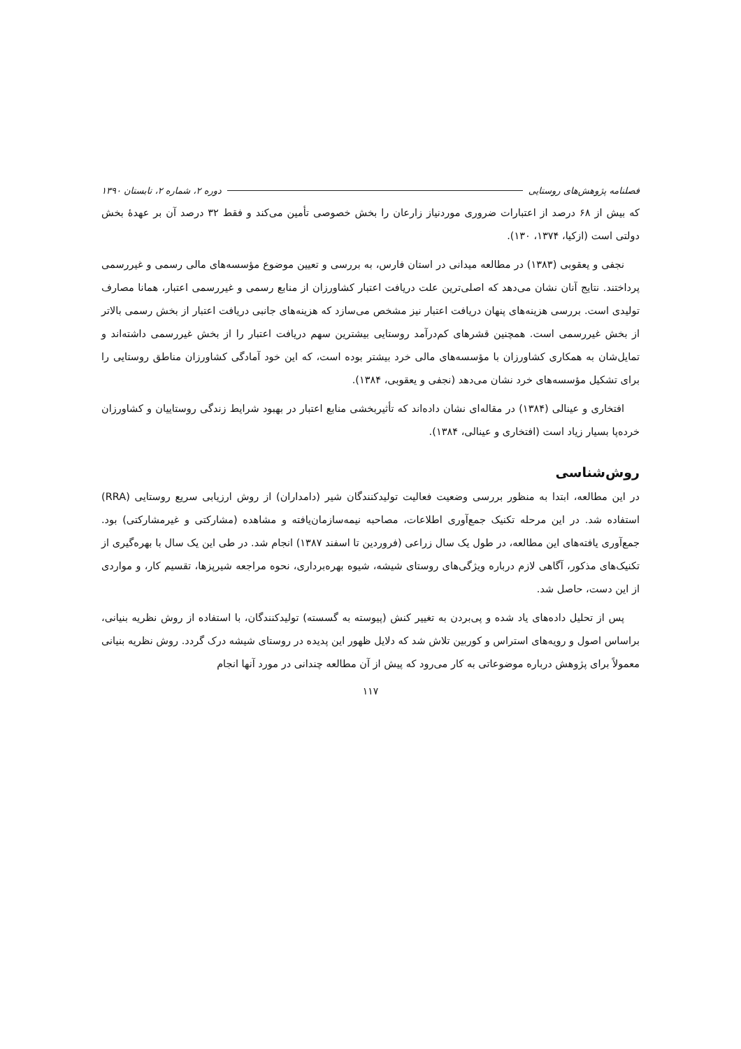فصلنامه پژوهش‌های روستایی دوره ۲، شماره ۲، تابستان ۱۳۹۰
که بیش از ۶۸ درصد از اعتبارات ضروری موردنیاز زارعان را بخش خصوصی تأمین می‌کند و فقط ۳۲ درصد آن بر عهدهٔ بخش دولتی است (ازکیا، ۱۳۷۴، ۱۳۰).
نجفی و یعقوبی (۱۳۸۳) در مطالعه میدانی در استان فارس، به بررسی و تعیین موضوع مؤسسه‌های مالی رسمی و غیررسمی پرداختند. نتایج آنان نشان می‌دهد که اصلی‌ترین علت دریافت اعتبار کشاورزان از منابع رسمی و غیررسمی اعتبار، همانا مصارف تولیدی است. بررسی هزینه‌های پنهان دریافت اعتبار نیز مشخص می‌سازد که هزینه‌های جانبی دریافت اعتبار از بخش رسمی بالاتر از بخش غیررسمی است. همچنین قشرهای کم‌درآمد روستایی بیشترین سهم دریافت اعتبار را از بخش غیررسمی داشته‌اند و تمایل‌شان به همکاری کشاورزان با مؤسسه‌های مالی خرد بیشتر بوده است، که این خود آمادگی کشاورزان مناطق روستایی را برای تشکیل مؤسسه‌های خرد نشان می‌دهد (نجفی و یعقوبی، ۱۳۸۴).
افتخاری و عینالی (۱۳۸۴) در مقاله‌ای نشان داده‌اند که تأثیربخشی منابع اعتبار در بهبود شرایط زندگی روستاییان و کشاورزان خرده‌پا بسیار زیاد است (افتخاری و عینالی، ۱۳۸۴).
روش‌شناسی
در این مطالعه، ابتدا به منظور بررسی وضعیت فعالیت تولیدکنندگان شیر (دامداران) از روش ارزیابی سریع روستایی (RRA) استفاده شد. در این مرحله تکنیک جمع‌آوری اطلاعات، مصاحبه نیمه‌سازمان‌یافته و مشاهده (مشارکتی و غیرمشارکتی) بود. جمع‌آوری یافته‌های این مطالعه، در طول یک سال زراعی (فروردین تا اسفند ۱۳۸۷) انجام شد. در طی این یک سال با بهره‌گیری از تکنیک‌های مذکور، آگاهی لازم درباره ویژگی‌های روستای شیشه، شیوه بهره‌برداری، نحوه مراجعه شیرپزها، تقسیم کار، و مواردی از این دست، حاصل شد.
پس از تحلیل داده‌های یاد شده و پی‌بردن به تغییر کنش (پیوسته به گسسته) تولیدکنندگان، با استفاده از روش نظریه بنیانی، براساس اصول و رویه‌های استراس و کوربین تلاش شد که دلایل ظهور این پدیده در روستای شیشه درک گردد. روش نظریه بنیانی معمولاً برای پژوهش درباره موضوعاتی به کار می‌رود که پیش از آن مطالعه چندانی در مورد آنها انجام
۱۱۷